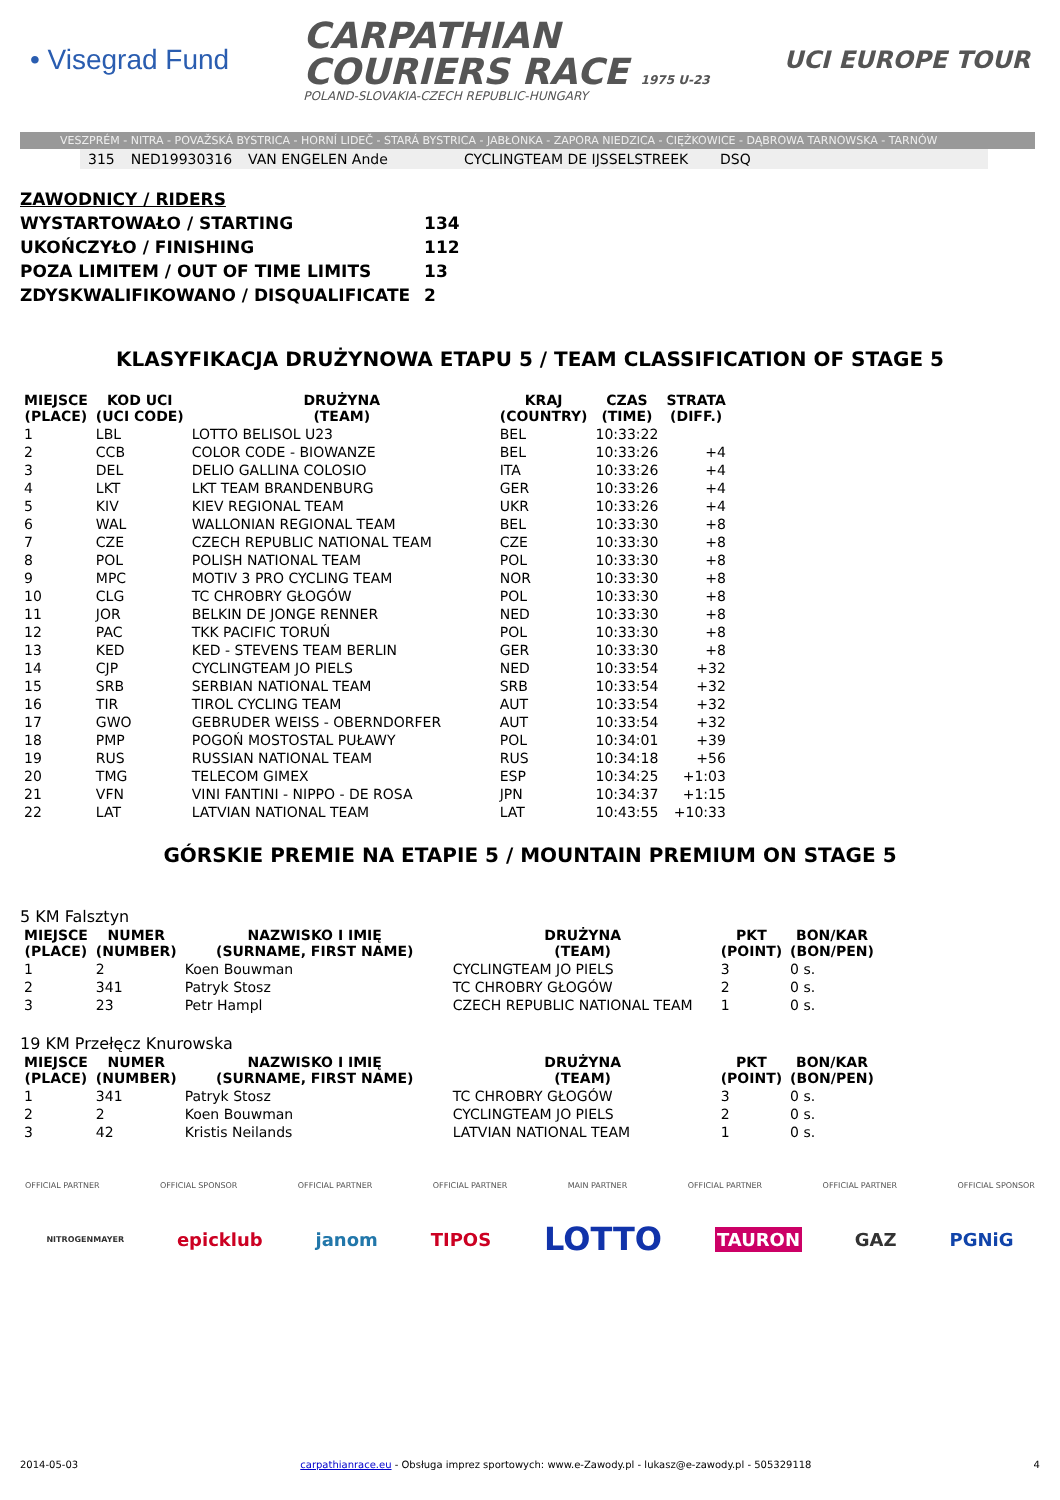• Visegrad Fund
CARPATHIAN
COURIERS RACE 1975 U-23
POLAND-SLOVAKIA-CZECH REPUBLIC-HUNGARY
UCI EUROPE TOUR
VESZPRÉM - NITRA - POVAŽSKÁ BYSTRICA - HORNÍ LIDEČ - STARÁ BYSTRICA - JABŁONKA - ZAPORA NIEDZICA - CIĘŻKOWICE - DĄBROWA TARNOWSKA - TARNÓW
| 315 | NED19930316 | VAN ENGELEN Ande | CYCLINGTEAM DE IJSSELSTREEK | DSQ |
| ZAWODNICY / RIDERS | |
| WYSTARTOWAŁO / STARTING | 134 |
| UKOŃCZYŁO / FINISHING | 112 |
| POZA LIMITEM / OUT OF TIME LIMITS | 13 |
| ZDYSKWALIFIKOWANO / DISQUALIFICATE | 2 |
KLASYFIKACJA DRUŻYNOWA ETAPU 5 / TEAM CLASSIFICATION OF STAGE 5
| MIEJSCE (PLACE) | KOD UCI (UCI CODE) | DRUŻYNA (TEAM) | KRAJ (COUNTRY) | CZAS (TIME) | STRATA (DIFF.) |
| --- | --- | --- | --- | --- | --- |
| 1 | LBL | LOTTO BELISOL U23 | BEL | 10:33:22 | |
| 2 | CCB | COLOR CODE - BIOWANZE | BEL | 10:33:26 | +4 |
| 3 | DEL | DELIO GALLINA COLOSIO | ITA | 10:33:26 | +4 |
| 4 | LKT | LKT TEAM BRANDENBURG | GER | 10:33:26 | +4 |
| 5 | KIV | KIEV REGIONAL TEAM | UKR | 10:33:26 | +4 |
| 6 | WAL | WALLONIAN REGIONAL TEAM | BEL | 10:33:30 | +8 |
| 7 | CZE | CZECH REPUBLIC NATIONAL TEAM | CZE | 10:33:30 | +8 |
| 8 | POL | POLISH NATIONAL TEAM | POL | 10:33:30 | +8 |
| 9 | MPC | MOTIV 3 PRO CYCLING TEAM | NOR | 10:33:30 | +8 |
| 10 | CLG | TC CHROBRY GŁOGÓW | POL | 10:33:30 | +8 |
| 11 | JOR | BELKIN DE JONGE RENNER | NED | 10:33:30 | +8 |
| 12 | PAC | TKK PACIFIC TORUŃ | POL | 10:33:30 | +8 |
| 13 | KED | KED - STEVENS TEAM BERLIN | GER | 10:33:30 | +8 |
| 14 | CJP | CYCLINGTEAM JO PIELS | NED | 10:33:54 | +32 |
| 15 | SRB | SERBIAN NATIONAL TEAM | SRB | 10:33:54 | +32 |
| 16 | TIR | TIROL CYCLING TEAM | AUT | 10:33:54 | +32 |
| 17 | GWO | GEBRUDER WEISS - OBERNDORFER | AUT | 10:33:54 | +32 |
| 18 | PMP | POGOŃ MOSTOSTAL PUŁAWY | POL | 10:34:01 | +39 |
| 19 | RUS | RUSSIAN NATIONAL TEAM | RUS | 10:34:18 | +56 |
| 20 | TMG | TELECOM GIMEX | ESP | 10:34:25 | +1:03 |
| 21 | VFN | VINI FANTINI - NIPPO - DE ROSA | JPN | 10:34:37 | +1:15 |
| 22 | LAT | LATVIAN NATIONAL TEAM | LAT | 10:43:55 | +10:33 |
GÓRSKIE PREMIE NA ETAPIE 5 / MOUNTAIN PREMIUM ON STAGE 5
5 KM Falsztyn
| MIEJSCE (PLACE) | NUMER (NUMBER) | NAZWISKO I IMIĘ (SURNAME, FIRST NAME) | DRUŻYNA (TEAM) | PKT (POINT) | BON/KAR (BON/PEN) |
| --- | --- | --- | --- | --- | --- |
| 1 | 2 | Koen Bouwman | CYCLINGTEAM JO PIELS | 3 | 0 s. |
| 2 | 341 | Patryk Stosz | TC CHROBRY GŁOGÓW | 2 | 0 s. |
| 3 | 23 | Petr Hampl | CZECH REPUBLIC NATIONAL TEAM | 1 | 0 s. |
19 KM Przełęcz Knurowska
| MIEJSCE (PLACE) | NUMER (NUMBER) | NAZWISKO I IMIĘ (SURNAME, FIRST NAME) | DRUŻYNA (TEAM) | PKT (POINT) | BON/KAR (BON/PEN) |
| --- | --- | --- | --- | --- | --- |
| 1 | 341 | Patryk Stosz | TC CHROBRY GŁOGÓW | 3 | 0 s. |
| 2 | 2 | Koen Bouwman | CYCLINGTEAM JO PIELS | 2 | 0 s. |
| 3 | 42 | Kristis Neilands | LATVIAN NATIONAL TEAM | 1 | 0 s. |
OFFICIAL PARTNER OFFICIAL SPONSOR OFFICIAL PARTNER OFFICIAL PARTNER MAIN PARTNER OFFICIAL PARTNER OFFICIAL PARTNER OFFICIAL SPONSOR
NITROGENMAYER epicklub janom TIPOS LOTTO TAURON GAZ PGNiG
2014-05-03 carpathianrace.eu - Obsługa imprez sportowych: www.e-Zawody.pl - lukasz@e-zawody.pl - 505329118 4